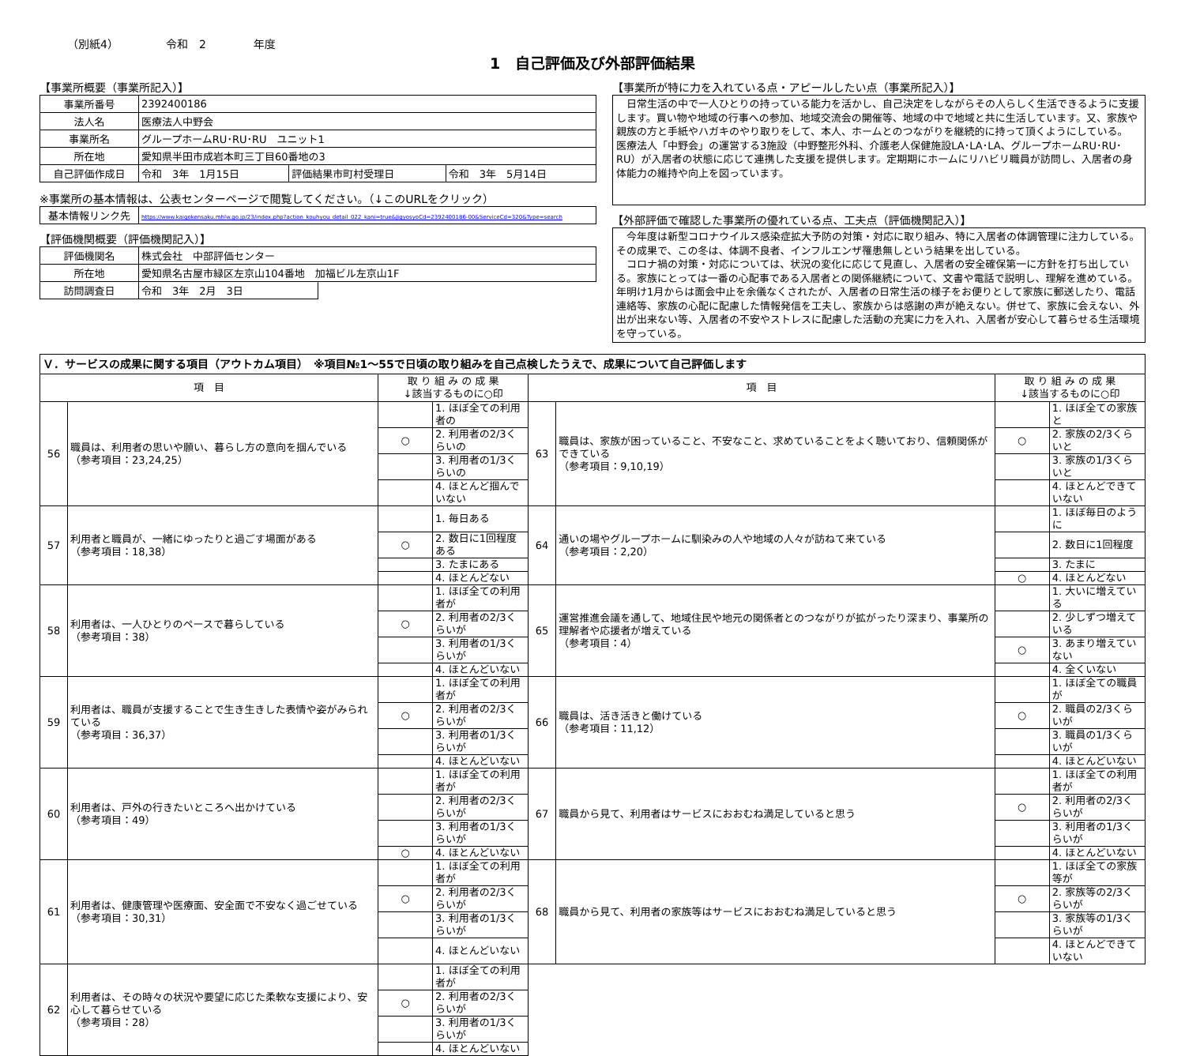（別紙4） 令和　2 年度
1　自己評価及び外部評価結果
【事業所概要（事業所記入）】
| 事業所番号 | 2392400186 | | |
| 法人名 | 医療法人中野会 | | |
| 事業所名 | グループホームRU･RU･RU ユニット1 | | |
| 所在地 | 愛知県半田市成岩本町三丁目60番地の3 | | |
| 自己評価作成日 | 令和 3年 1月15日 | 評価結果市町村受理日 | 令和 3年 5月14日 |
※事業所の基本情報は、公表センターページで閲覧してください。（↓このURLをクリック）
| 基本情報リンク先 | https://www.kaigokensaku.mhlw.go.jp/23/index.php?action_kouhyou_detail_022_kani=true&JigyosyoCd=2392400186-00&ServiceCd=320&Type=search |
【評価機関概要（評価機関記入）】
| 評価機関名 | 株式会社 中部評価センター | |
| 所在地 | 愛知県名古屋市緑区左京山104番地 加福ビル左京山1F | |
| 訪問調査日 | 令和 3年 2月 3日 | |
【事業所が特に力を入れている点・アピールしたい点（事業所記入）】
　日常生活の中で一人ひとりの持っている能力を活かし、自己決定をしながらその人らしく生活できるように支援します。買い物や地域の行事への参加、地域交流会の開催等、地域の中で地域と共に生活しています。又、家族や親族の方と手紙やハガキのやり取りをして、本人、ホームとのつながりを継続的に持って頂くようにしている。
医療法人「中野会」の運営する3施設（中野整形外科、介護老人保健施設LA･LA･LA、グループホームRU･RU･RU）が入居者の状態に応じて連携した支援を提供します。定期期にホームにリハビリ職員が訪問し、入居者の身体能力の維持や向上を図っています。
【外部評価で確認した事業所の優れている点、工夫点（評価機関記入）】
　今年度は新型コロナウイルス感染症拡大予防の対策・対応に取り組み、特に入居者の体調管理に注力している。その成果で、この冬は、体調不良者、インフルエンザ罹患無しという結果を出している。
　コロナ禍の対策・対応については、状況の変化に応じて見直し、入居者の安全確保第一に方針を打ち出している。家族にとっては一番の心配事である入居者との関係継続について、文書や電話で説明し、理解を進めている。年明け1月からは面会中止を余儀なくされたが、入居者の日常生活の様子をお便りとして家族に郵送したり、電話連絡等、家族の心配に配慮した情報発信を工夫し、家族からは感謝の声が絶えない。併せて、家族に会えない、外出が出来ない等、入居者の不安やストレスに配慮した活動の充実に力を入れ、入居者が安心して暮らせる生活環境を守っている。
| Ｖ．サービスの成果に関する項目（アウトカム項目） ※項目№1～55で日頃の取り組みを自己点検したうえで、成果について自己評価します | | | | | | | |
| 項 目 | | 取 り 組 み の 成 果 ↓該当するものに○印 | | 項 目 | | 取 り 組 み の 成 果 ↓該当するものに○印 | |
| 56 | 職員は、利用者の思いや願い、暮らし方の意向を掴んでいる （参考項目：23,24,25） | | 1. ほぼ全ての利用者の | 63 | 職員は、家族が困っていること、不安なこと、求めていることをよく聴いており、信頼関係ができている （参考項目：9,10,19） | | 1. ほぼ全ての家族と |
| | | ○ | 2. 利用者の2/3くらいの | | | ○ | 2. 家族の2/3くらいと |
| | | | 3. 利用者の1/3くらいの | | | | 3. 家族の1/3くらいと |
| | | | 4. ほとんど掴んでいない | | | | 4. ほとんどできていない |
| 57 | 利用者と職員が、一緒にゆったりと過ごす場面がある （参考項目：18,38） | | 1. 毎日ある | 64 | 通いの場やグループホームに馴染みの人や地域の人々が訪ねて来ている （参考項目：2,20） | | 1. ほぼ毎日のように |
| | | ○ | 2. 数日に1回程度ある | | | | 2. 数日に1回程度 |
| | | | 3. たまにある | | | | 3. たまに |
| | | | 4. ほとんどない | | | ○ | 4. ほとんどない |
| 58 | 利用者は、一人ひとりのペースで暮らしている （参考項目：38） | | 1. ほぼ全ての利用者が | 65 | 運営推進会議を通して、地域住民や地元の関係者とのつながりが拡がったり深まり、事業所の理解者や応援者が増えている （参考項目：4） | | 1. 大いに増えている |
| | | ○ | 2. 利用者の2/3くらいが | | | | 2. 少しずつ増えている |
| | | | 3. 利用者の1/3くらいが | | | ○ | 3. あまり増えていない |
| | | | 4. ほとんどいない | | | | 4. 全くいない |
| 59 | 利用者は、職員が支援することで生き生きした表情や姿がみられている （参考項目：36,37） | | 1. ほぼ全ての利用者が | 66 | 職員は、活き活きと働けている （参考項目：11,12） | | 1. ほぼ全ての職員が |
| | | ○ | 2. 利用者の2/3くらいが | | | ○ | 2. 職員の2/3くらいが |
| | | | 3. 利用者の1/3くらいが | | | | 3. 職員の1/3くらいが |
| | | | 4. ほとんどいない | | | | 4. ほとんどいない |
| 60 | 利用者は、戸外の行きたいところへ出かけている （参考項目：49） | | 1. ほぼ全ての利用者が | 67 | 職員から見て、利用者はサービスにおおむね満足していると思う | | 1. ほぼ全ての利用者が |
| | | | 2. 利用者の2/3くらいが | | | ○ | 2. 利用者の2/3くらいが |
| | | | 3. 利用者の1/3くらいが | | | | 3. 利用者の1/3くらいが |
| | | ○ | 4. ほとんどいない | | | | 4. ほとんどいない |
| 61 | 利用者は、健康管理や医療面、安全面で不安なく過ごせている （参考項目：30,31） | | 1. ほぼ全ての利用者が | 68 | 職員から見て、利用者の家族等はサービスにおおむね満足していると思う | | 1. ほぼ全ての家族等が |
| | | ○ | 2. 利用者の2/3くらいが | | | ○ | 2. 家族等の2/3くらいが |
| | | | 3. 利用者の1/3くらいが | | | | 3. 家族等の1/3くらいが |
| | | | 4. ほとんどいない | | | | 4. ほとんどできていない |
| 62 | 利用者は、その時々の状況や要望に応じた柔軟な支援により、安心して暮らせている （参考項目：28） | | 1. ほぼ全ての利用者が | | | | |
| | | ○ | 2. 利用者の2/3くらいが | | | | |
| | | | 3. 利用者の1/3くらいが | | | | |
| | | | 4. ほとんどいない | | | | |